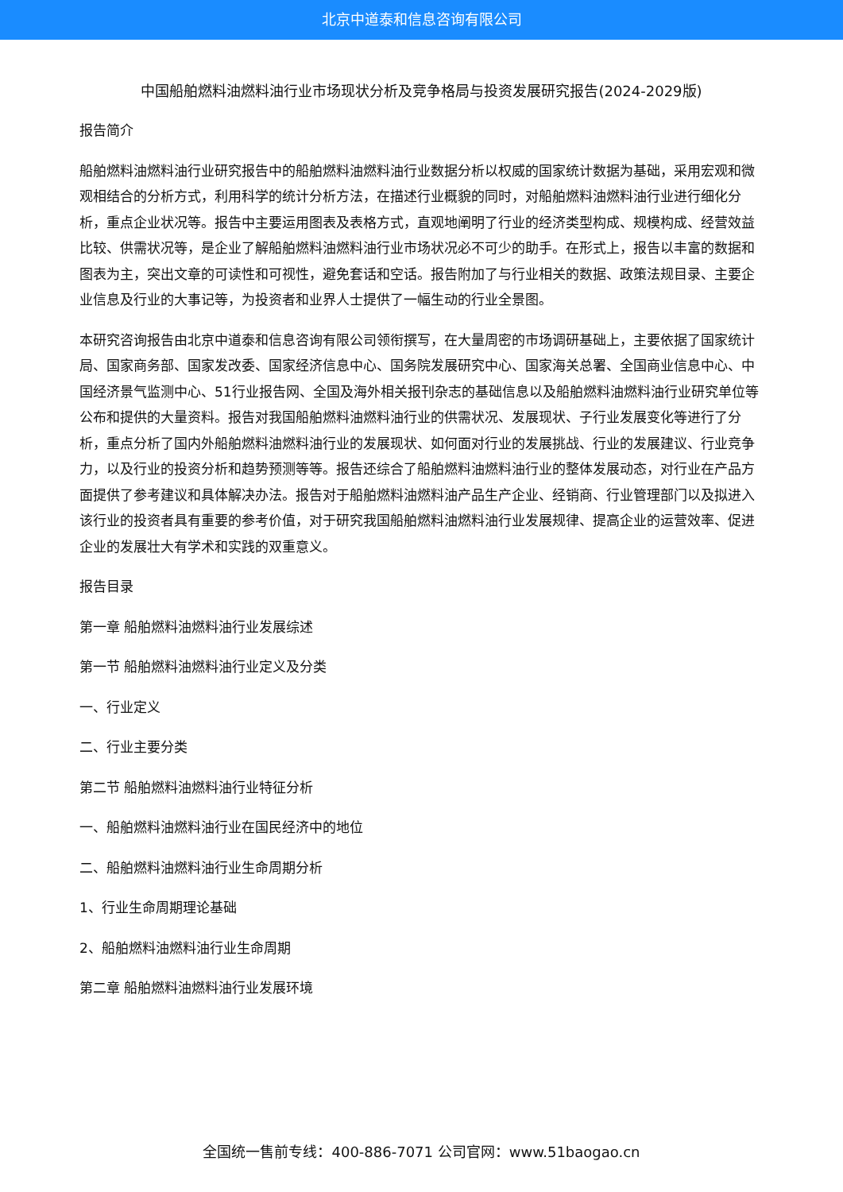北京中道泰和信息咨询有限公司
中国船舶燃料油燃料油行业市场现状分析及竞争格局与投资发展研究报告(2024-2029版)
报告简介
船舶燃料油燃料油行业研究报告中的船舶燃料油燃料油行业数据分析以权威的国家统计数据为基础，采用宏观和微观相结合的分析方式，利用科学的统计分析方法，在描述行业概貌的同时，对船舶燃料油燃料油行业进行细化分析，重点企业状况等。报告中主要运用图表及表格方式，直观地阐明了行业的经济类型构成、规模构成、经营效益比较、供需状况等，是企业了解船舶燃料油燃料油行业市场状况必不可少的助手。在形式上，报告以丰富的数据和图表为主，突出文章的可读性和可视性，避免套话和空话。报告附加了与行业相关的数据、政策法规目录、主要企业信息及行业的大事记等，为投资者和业界人士提供了一幅生动的行业全景图。
本研究咨询报告由北京中道泰和信息咨询有限公司领衔撰写，在大量周密的市场调研基础上，主要依据了国家统计局、国家商务部、国家发改委、国家经济信息中心、国务院发展研究中心、国家海关总署、全国商业信息中心、中国经济景气监测中心、51行业报告网、全国及海外相关报刊杂志的基础信息以及船舶燃料油燃料油行业研究单位等公布和提供的大量资料。报告对我国船舶燃料油燃料油行业的供需状况、发展现状、子行业发展变化等进行了分析，重点分析了国内外船舶燃料油燃料油行业的发展现状、如何面对行业的发展挑战、行业的发展建议、行业竞争力，以及行业的投资分析和趋势预测等等。报告还综合了船舶燃料油燃料油行业的整体发展动态，对行业在产品方面提供了参考建议和具体解决办法。报告对于船舶燃料油燃料油产品生产企业、经销商、行业管理部门以及拟进入该行业的投资者具有重要的参考价值，对于研究我国船舶燃料油燃料油行业发展规律、提高企业的运营效率、促进企业的发展壮大有学术和实践的双重意义。
报告目录
第一章 船舶燃料油燃料油行业发展综述
第一节 船舶燃料油燃料油行业定义及分类
一、行业定义
二、行业主要分类
第二节 船舶燃料油燃料油行业特征分析
一、船舶燃料油燃料油行业在国民经济中的地位
二、船舶燃料油燃料油行业生命周期分析
1、行业生命周期理论基础
2、船舶燃料油燃料油行业生命周期
第二章 船舶燃料油燃料油行业发展环境
全国统一售前专线：400-886-7071 公司官网：www.51baogao.cn